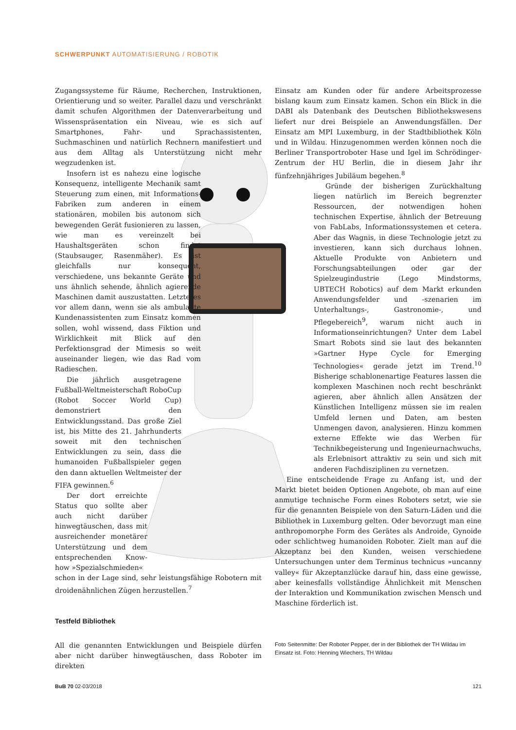SCHWERPUNKT AUTOMATISIERUNG / ROBOTIK
Zugangssysteme für Räume, Recherchen, Instruktionen, Orientierung und so weiter. Parallel dazu und verschränkt damit schufen Algorithmen der Datenverarbeitung und Wissenspräsentation ein Niveau, wie es sich auf Smartphones, Fahr- und Sprachassistenten, Suchmaschinen und natürlich Rechnern manifestiert und aus dem Alltag als Unterstützung nicht mehr wegzudenken ist.
Insofern ist es nahezu eine logische Konsequenz, intelligente Mechanik samt Steuerung zum einen, mit Informations-Fabriken zum anderen in einem stationären, mobilen bis autonom sich bewegenden Gerät fusionieren zu lassen, wie man es vereinzelt bei Haushaltsgeräten schon findet (Staubsauger, Rasenmäher). Es ist gleichfalls nur konsequent, verschiedene, uns bekannte Geräte und uns ähnlich sehende, ähnlich agierende Maschinen damit auszustatten. Letzteres vor allem dann, wenn sie als ambulante Kundenassistenten zum Einsatz kommen sollen, wohl wissend, dass Fiktion und Wirklichkeit mit Blick auf den Perfektionsgrad der Mimesis so weit auseinander liegen, wie das Rad vom Radieschen.
Die jährlich ausgetragene Fußball-Weltmeisterschaft RoboCup (Robot Soccer World Cup) demonstriert den Entwicklungsstand. Das große Ziel ist, bis Mitte des 21. Jahrhunderts soweit mit den technischen Entwicklungen zu sein, dass die humanoiden Fußballspieler gegen den dann aktuellen Weltmeister der FIFA gewinnen.<sup>6</sup>
Der dort erreichte Status quo sollte aber auch nicht darüber hinwegtäuschen, dass mit ausreichender monetärer Unterstützung und dem entsprechenden Know-how »Spezialschmieden«
schon in der Lage sind, sehr leistungsfähige Robotern mit droidenähnlichen Zügen herzustellen.<sup>7</sup>
Einsatz am Kunden oder für andere Arbeitsprozesse bislang kaum zum Einsatz kamen. Schon ein Blick in die DABI als Datenbank des Deutschen Bibliothekswesens liefert nur drei Beispiele an Anwendungsfällen. Der Einsatz am MPI Luxemburg, in der Stadtbibliothek Köln und in Wildau. Hinzugenommen werden können noch die Berliner Transportroboter Hase und Igel im Schrödinger-Zentrum der HU Berlin, die in diesem Jahr ihr fünfzehnjähriges Jubiläum begehen.<sup>8</sup>
Gründe der bisherigen Zurückhaltung liegen natürlich im Bereich begrenzter Ressourcen, der notwendigen hohen technischen Expertise, ähnlich der Betreuung von FabLabs, Informationssystemen et cetera. Aber das Wagnis, in diese Technologie jetzt zu investieren, kann sich durchaus lohnen. Aktuelle Produkte von Anbietern und Forschungsabteilungen oder gar der Spielzeugindustrie (Lego Mindstorms, UBTECH Robotics) auf dem Markt erkunden Anwendungsfelder und -szenarien im Unterhaltungs-, Gastronomie-, und Pflegebereich<sup>9</sup>, warum nicht auch in Informationseinrichtungen? Unter dem Label Smart Robots sind sie laut des bekannten »Gartner Hype Cycle for Emerging Technologies« gerade jetzt im Trend.<sup>10</sup> Bisherige schablonenartige Features lassen die komplexen Maschinen noch recht beschränkt agieren, aber ähnlich allen Ansätzen der Künstlichen Intelligenz müssen sie im realen Umfeld lernen und Daten, am besten Unmengen davon, analysieren. Hinzu kommen externe Effekte wie das Werben für Technikbegeisterung und Ingenieurnachwuchs, als Erlebnisort attraktiv zu sein und sich mit anderen Fachdisziplinen zu vernetzen.
Eine entscheidende Frage zu Anfang ist, und der Markt bietet beiden Optionen Angebote, ob man auf eine anmutige technische Form eines Roboters setzt, wie sie für die genannten Beispiele von den Saturn-Läden und die Bibliothek in Luxemburg gelten. Oder bevorzugt man eine anthropomorphe Form des Gerätes als Androide, Gynoide oder schlichtweg humanoiden Roboter. Zielt man auf die Akzeptanz bei den Kunden, weisen verschiedene Untersuchungen unter dem Terminus technicus »uncanny valley« für Akzeptanzlücke darauf hin, dass eine gewisse, aber keinesfalls vollständige Ähnlichkeit mit Menschen der Interaktion und Kommunikation zwischen Mensch und Maschine förderlich ist.
Testfeld Bibliothek
All die genannten Entwicklungen und Beispiele dürfen aber nicht darüber hinwegtäuschen, dass Roboter im direkten
Foto Seitenmitte: Der Roboter Pepper, der in der Bibliothek der TH Wildau im Einsatz ist. Foto: Henning Wiechers, TH Wildau
BuB 70 02-03/2018 121